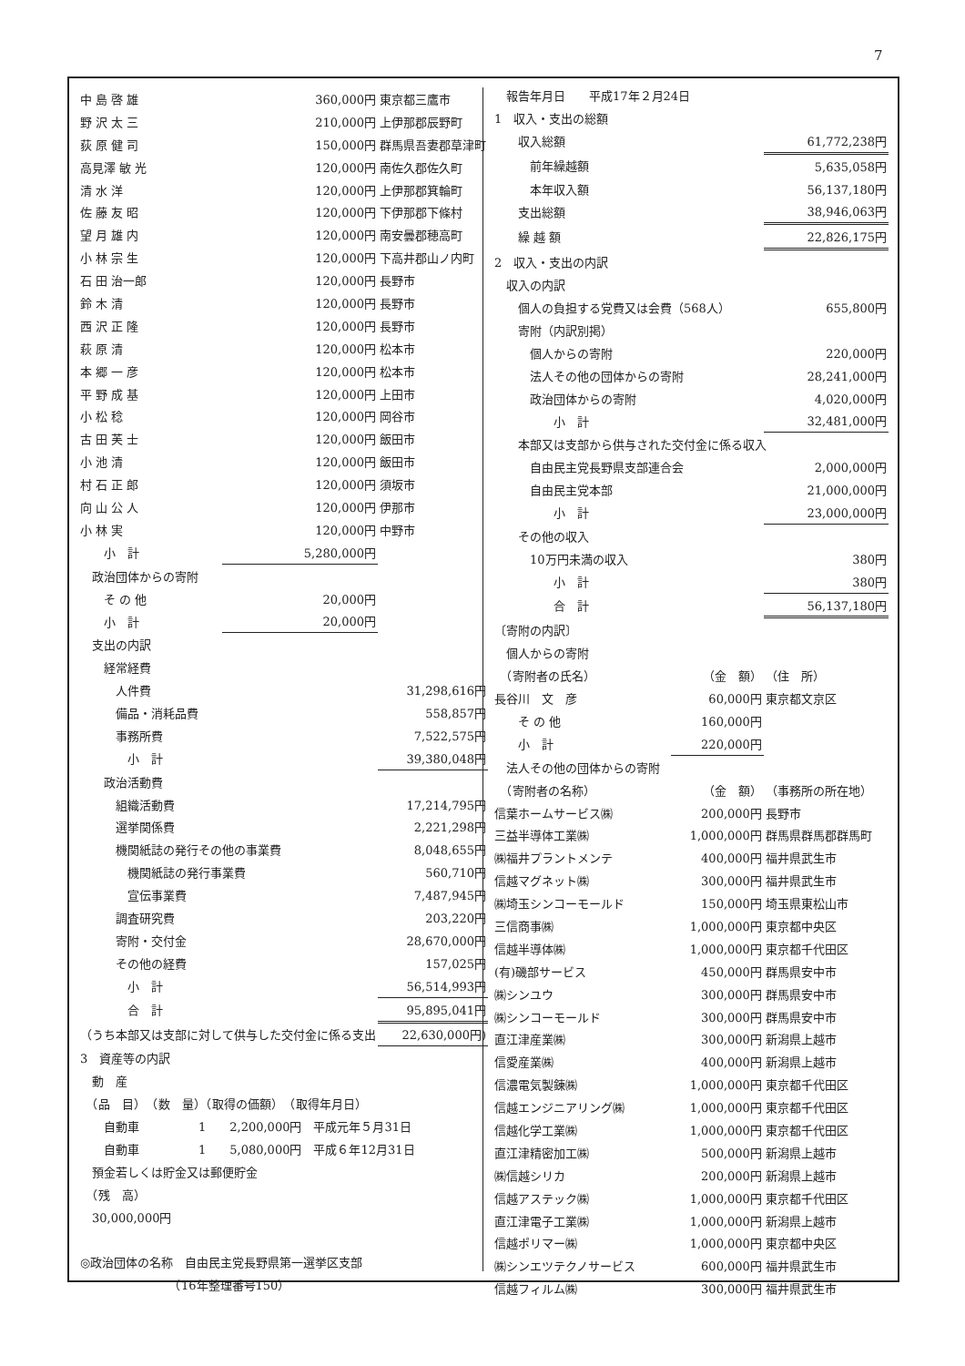7
| 中 島 啓 雄 | 360,000円 | 東京都三鷹市 |
| 野 沢 太 三 | 210,000円 | 上伊那郡辰野町 |
| 荻 原 健 司 | 150,000円 | 群馬県吾妻郡草津町 |
| 高見澤 敏 光 | 120,000円 | 南佐久郡佐久町 |
| 清 水 洋 | 120,000円 | 上伊那郡箕輪町 |
| 佐 藤 友 昭 | 120,000円 | 下伊那郡下條村 |
| 望 月 雄 内 | 120,000円 | 南安曇郡穂高町 |
| 小 林 宗 生 | 120,000円 | 下高井郡山ノ内町 |
| 石 田 治一郎 | 120,000円 | 長野市 |
| 鈴 木 清 | 120,000円 | 長野市 |
| 西 沢 正 隆 | 120,000円 | 長野市 |
| 萩 原 清 | 120,000円 | 松本市 |
| 本 郷 一 彦 | 120,000円 | 松本市 |
| 平 野 成 基 | 120,000円 | 上田市 |
| 小 松 稔 | 120,000円 | 岡谷市 |
| 古 田 芙 士 | 120,000円 | 飯田市 |
| 小 池 清 | 120,000円 | 飯田市 |
| 村 石 正 郎 | 120,000円 | 須坂市 |
| 向 山 公 人 | 120,000円 | 伊那市 |
| 小 林 実 | 120,000円 | 中野市 |
| 小 計 | 5,280,000円 | |
| 政治団体からの寄附 | | |
| そ の 他 | 20,000円 | |
| 小 計 | 20,000円 | |
| 支出の内訳 | | |
| 経常経費 | | |
| 人件費 | | 31,298,616円 |
| 備品・消耗品費 | | 558,857円 |
| 事務所費 | | 7,522,575円 |
| 小 計 | | 39,380,048円 |
| 政治活動費 | | |
| 組織活動費 | | 17,214,795円 |
| 選挙関係費 | | 2,221,298円 |
| 機関紙誌の発行その他の事業費 | | 8,048,655円 |
| 機関紙誌の発行事業費 | | 560,710円 |
| 宣伝事業費 | | 7,487,945円 |
| 調査研究費 | | 203,220円 |
| 寄附・交付金 | | 28,670,000円 |
| その他の経費 | | 157,025円 |
| 小 計 | | 56,514,993円 |
| 合 計 | | 95,895,041円 |
| （うち本部又は支部に対して供与した交付金に係る支出 | | 22,630,000円) |
| 3 資産等の内訳 | | |
| 動 産 | | |
| （品 目） （数 量）（取得の価額） （取得年月日） | | |
| 自動車 1 2,200,000円 平成元年５月31日 | | |
| 自動車 1 5,080,000円 平成６年12月31日 | | |
| 預金若しくは貯金又は郵便貯金 | | |
| （残 高） | | |
| 30,000,000円 | | |
| ◎政治団体の名称 自由民主党長野県第一選挙区支部 | | |
| （16年整理番号150） | | |
| 報告年月日 平成17年２月24日 | | |
| 1 収入・支出の総額 | | |
| 収入総額 | | 61,772,238円 |
| 前年繰越額 | | 5,635,058円 |
| 本年収入額 | | 56,137,180円 |
| 支出総額 | | 38,946,063円 |
| 繰 越 額 | | 22,826,175円 |
| 2 収入・支出の内訳 | | |
| 収入の内訳 | | |
| 個人の負担する党費又は会費（568人） | | 655,800円 |
| 寄附（内訳別掲） | | |
| 個人からの寄附 | | 220,000円 |
| 法人その他の団体からの寄附 | | 28,241,000円 |
| 政治団体からの寄附 | | 4,020,000円 |
| 小 計 | | 32,481,000円 |
| 本部又は支部から供与された交付金に係る収入 | | |
| 自由民主党長野県支部連合会 | | 2,000,000円 |
| 自由民主党本部 | | 21,000,000円 |
| 小 計 | | 23,000,000円 |
| その他の収入 | | |
| 10万円未満の収入 | | 380円 |
| 小 計 | | 380円 |
| 合 計 | | 56,137,180円 |
| 〔寄附の内訳〕 | | |
| 個人からの寄附 | | |
| （寄附者の氏名） | （金 額） | （住 所） |
| 長谷川 文 彦 | 60,000円 | 東京都文京区 |
| そ の 他 | 160,000円 | |
| 小 計 | 220,000円 | |
| 法人その他の団体からの寄附 | | |
| （寄附者の名称） | （金 額） | （事務所の所在地） |
| 信葉ホームサービス㈱ | 200,000円 | 長野市 |
| 三益半導体工業㈱ | 1,000,000円 | 群馬県群馬郡群馬町 |
| ㈱福井プラントメンテ | 400,000円 | 福井県武生市 |
| 信越マグネット㈱ | 300,000円 | 福井県武生市 |
| ㈱埼玉シンコーモールド | 150,000円 | 埼玉県東松山市 |
| 三信商事㈱ | 1,000,000円 | 東京都中央区 |
| 信越半導体㈱ | 1,000,000円 | 東京都千代田区 |
| (有)磯部サービス | 450,000円 | 群馬県安中市 |
| ㈱シンユウ | 300,000円 | 群馬県安中市 |
| ㈱シンコーモールド | 300,000円 | 群馬県安中市 |
| 直江津産業㈱ | 300,000円 | 新潟県上越市 |
| 信愛産業㈱ | 400,000円 | 新潟県上越市 |
| 信濃電気製錬㈱ | 1,000,000円 | 東京都千代田区 |
| 信越エンジニアリング㈱ | 1,000,000円 | 東京都千代田区 |
| 信越化学工業㈱ | 1,000,000円 | 東京都千代田区 |
| 直江津精密加工㈱ | 500,000円 | 新潟県上越市 |
| ㈱信越シリカ | 200,000円 | 新潟県上越市 |
| 信越アステック㈱ | 1,000,000円 | 東京都千代田区 |
| 直江津電子工業㈱ | 1,000,000円 | 新潟県上越市 |
| 信越ポリマー㈱ | 1,000,000円 | 東京都中央区 |
| ㈱シンエツテクノサービス | 600,000円 | 福井県武生市 |
| 信越フィルム㈱ | 300,000円 | 福井県武生市 |